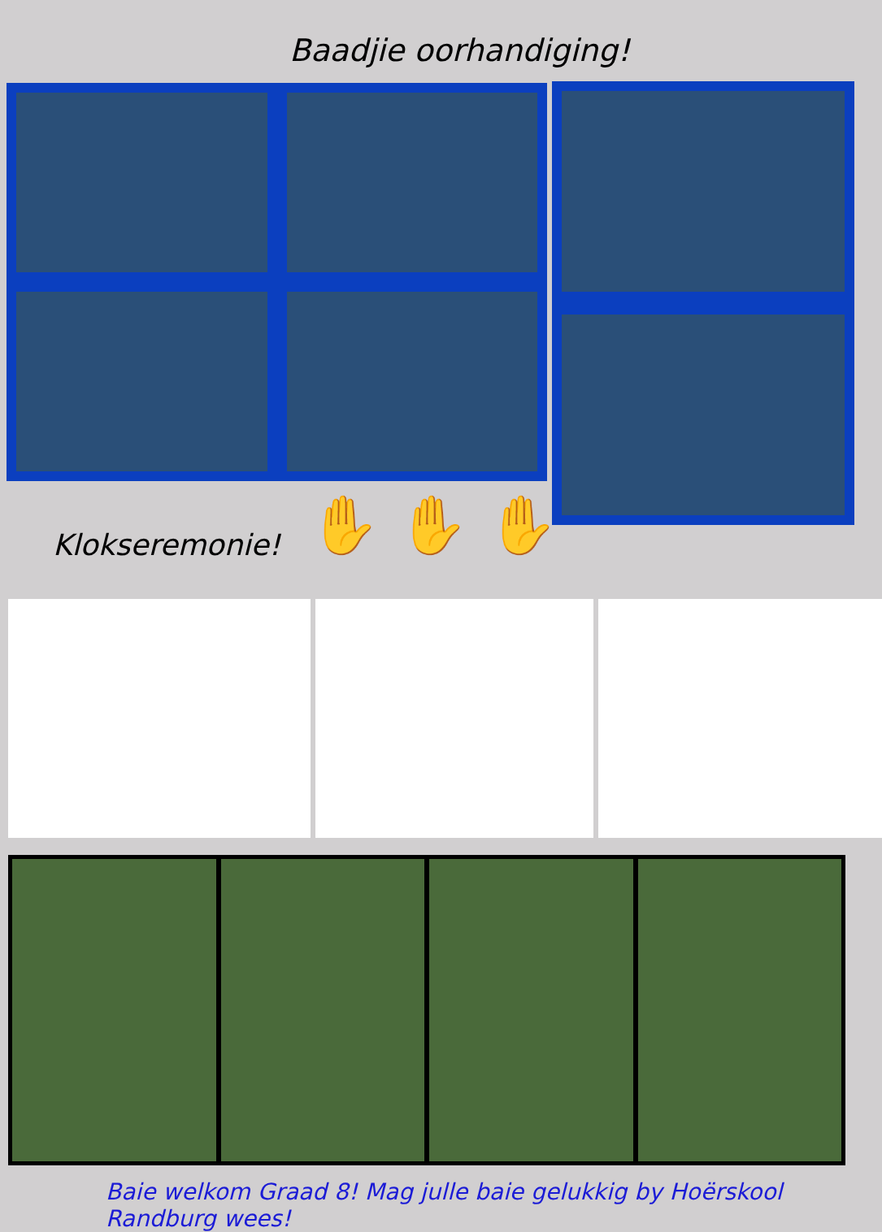Baadjie oorhandiging!
Klokseremonie! ✋ ✋ ✋
Baie welkom Graad 8! Mag julle baie gelukkig by Hoërskool Randburg wees!